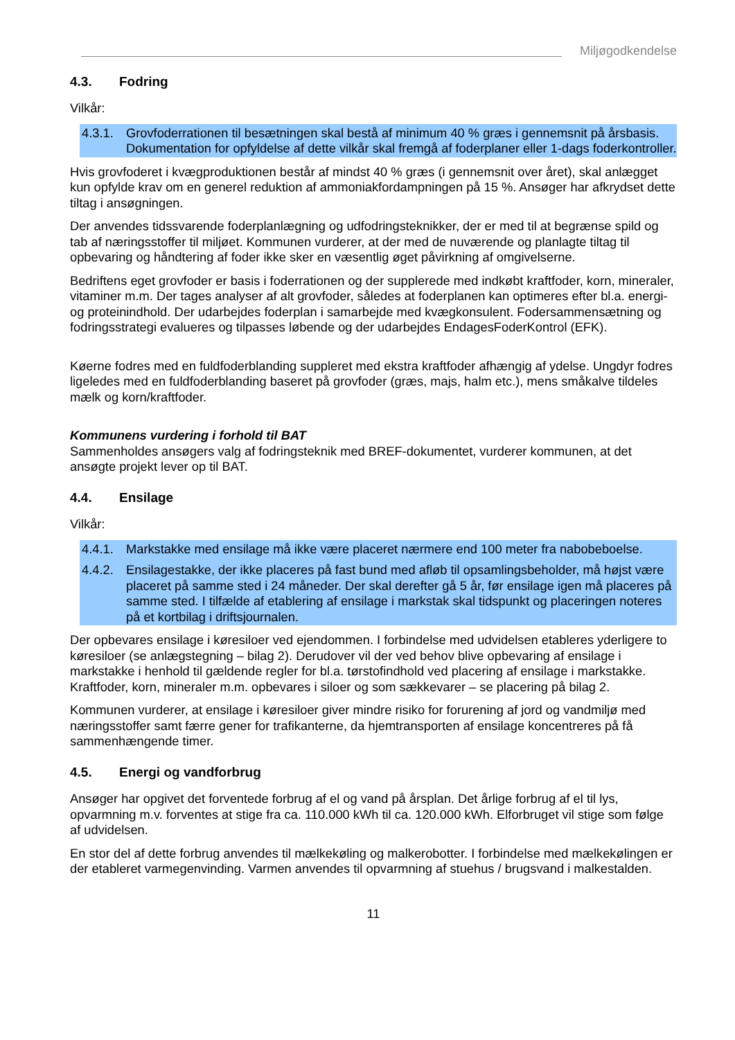Miljøgodkendelse
4.3. Fodring
Vilkår:
4.3.1.
Grovfoderrationen til besætningen skal bestå af minimum 40 % græs i gennemsnit på årsbasis. Dokumentation for opfyldelse af dette vilkår skal fremgå af foderplaner eller 1-dags foderkontroller.
Hvis grovfoderet i kvægproduktionen består af mindst 40 % græs (i gennemsnit over året), skal anlægget kun opfylde krav om en generel reduktion af ammoniakfordampningen på 15 %. Ansøger har afkrydset dette tiltag i ansøgningen.
Der anvendes tidssvarende foderplanlægning og udfodringsteknikker, der er med til at begrænse spild og tab af næringsstoffer til miljøet. Kommunen vurderer, at der med de nuværende og planlagte tiltag til opbevaring og håndtering af foder ikke sker en væsentlig øget påvirkning af omgivelserne.
Bedriftens eget grovfoder er basis i foderrationen og der supplerede med indkøbt kraftfoder, korn, mineraler, vitaminer m.m. Der tages analyser af alt grovfoder, således at foderplanen kan optimeres efter bl.a. energi- og proteinindhold. Der udarbejdes foderplan i samarbejde med kvægkonsulent. Fodersammensætning og fodringsstrategi evalueres og tilpasses løbende og der udarbejdes EndagesFoderKontrol (EFK).
Køerne fodres med en fuldfoderblanding suppleret med ekstra kraftfoder afhængig af ydelse. Ungdyr fodres ligeledes med en fuldfoderblanding baseret på grovfoder (græs, majs, halm etc.), mens småkalve tildeles mælk og korn/kraftfoder.
Kommunens vurdering i forhold til BAT
Sammenholdes ansøgers valg af fodringsteknik med BREF-dokumentet, vurderer kommunen, at det ansøgte projekt lever op til BAT.
4.4. Ensilage
Vilkår:
4.4.1.
Markstakke med ensilage må ikke være placeret nærmere end 100 meter fra nabobeboelse.
4.4.2.
Ensilagestakke, der ikke placeres på fast bund med afløb til opsamlingsbeholder, må højst være placeret på samme sted i 24 måneder. Der skal derefter gå 5 år, før ensilage igen må placeres på samme sted. I tilfælde af etablering af ensilage i markstak skal tidspunkt og placeringen noteres på et kortbilag i driftsjournalen.
Der opbevares ensilage i køresiloer ved ejendommen. I forbindelse med udvidelsen etableres yderligere to køresiloer (se anlægstegning – bilag 2). Derudover vil der ved behov blive opbevaring af ensilage i markstakke i henhold til gældende regler for bl.a. tørstofindhold ved placering af ensilage i markstakke. Kraftfoder, korn, mineraler m.m. opbevares i siloer og som sækkevarer – se placering på bilag 2.
Kommunen vurderer, at ensilage i køresiloer giver mindre risiko for forurening af jord og vandmiljø med næringsstoffer samt færre gener for trafikanterne, da hjemtransporten af ensilage koncentreres på få sammenhængende timer.
4.5. Energi og vandforbrug
Ansøger har opgivet det forventede forbrug af el og vand på årsplan. Det årlige forbrug af el til lys, opvarmning m.v. forventes at stige fra ca. 110.000 kWh til ca. 120.000 kWh. Elforbruget vil stige som følge af udvidelsen.
En stor del af dette forbrug anvendes til mælkekøling og malkerobotter. I forbindelse med mælkekølingen er der etableret varmegenvinding. Varmen anvendes til opvarmning af stuehus / brugsvand i malkestalden.
11